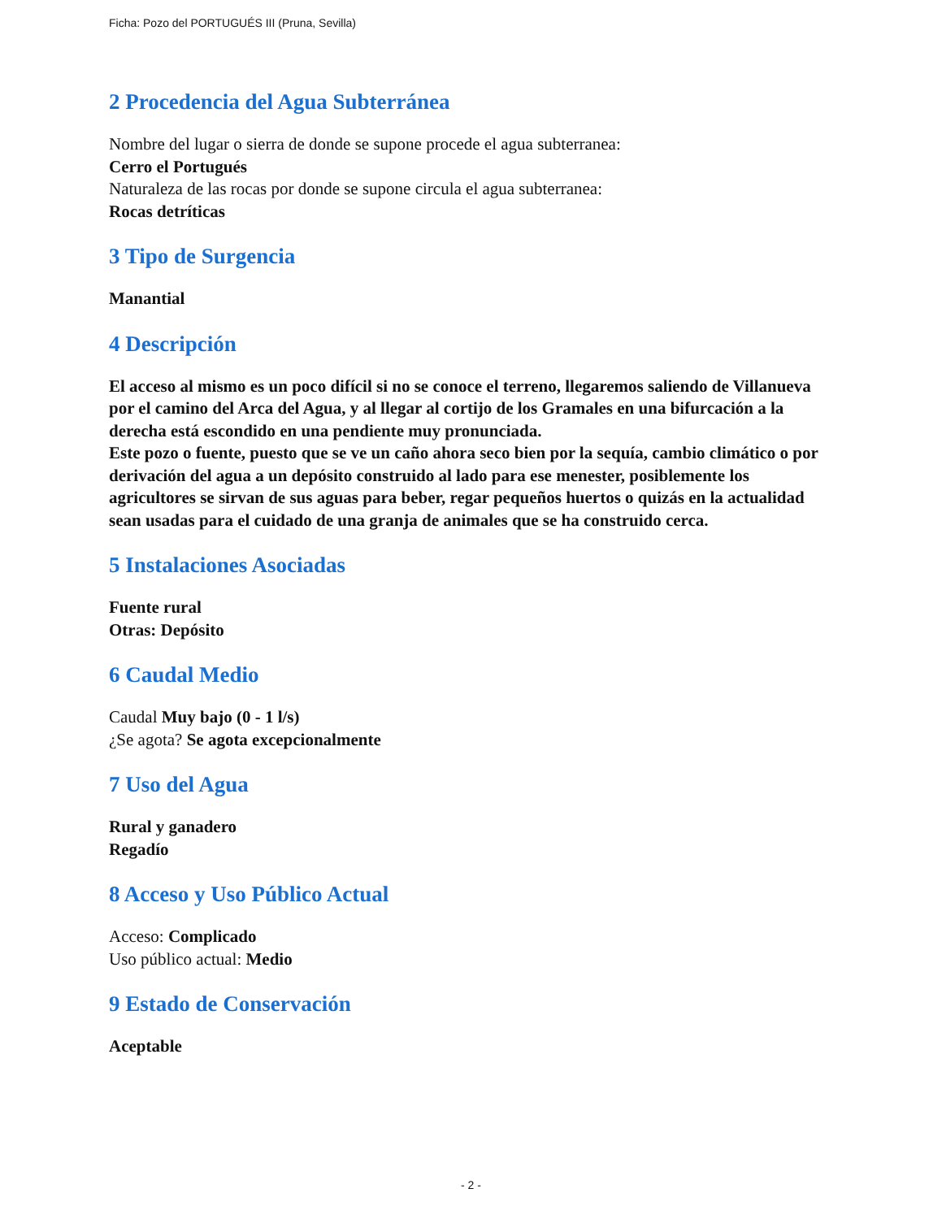Ficha: Pozo del PORTUGUÉS III (Pruna, Sevilla)
2 Procedencia del Agua Subterránea
Nombre del lugar o sierra de donde se supone procede el agua subterranea:
Cerro el Portugués
Naturaleza de las rocas por donde se supone circula el agua subterranea:
Rocas detríticas
3 Tipo de Surgencia
Manantial
4 Descripción
El acceso al mismo es un poco difícil si no se conoce el terreno, llegaremos saliendo de Villanueva por el camino del Arca del Agua, y al llegar al cortijo de los Gramales en una bifurcación a la derecha está escondido en una pendiente muy pronunciada.
Este pozo o fuente, puesto que se ve un caño ahora seco bien por la sequía, cambio climático o por derivación del agua a un depósito construido al lado para ese menester, posiblemente los agricultores se sirvan de sus aguas para beber, regar pequeños huertos o quizás en la actualidad sean usadas para el cuidado de una granja de animales que se ha construido cerca.
5 Instalaciones Asociadas
Fuente rural
Otras: Depósito
6 Caudal Medio
Caudal Muy bajo (0 - 1 l/s)
¿Se agota? Se agota excepcionalmente
7 Uso del Agua
Rural y ganadero
Regadío
8 Acceso y Uso Público Actual
Acceso: Complicado
Uso público actual: Medio
9 Estado de Conservación
Aceptable
- 2 -